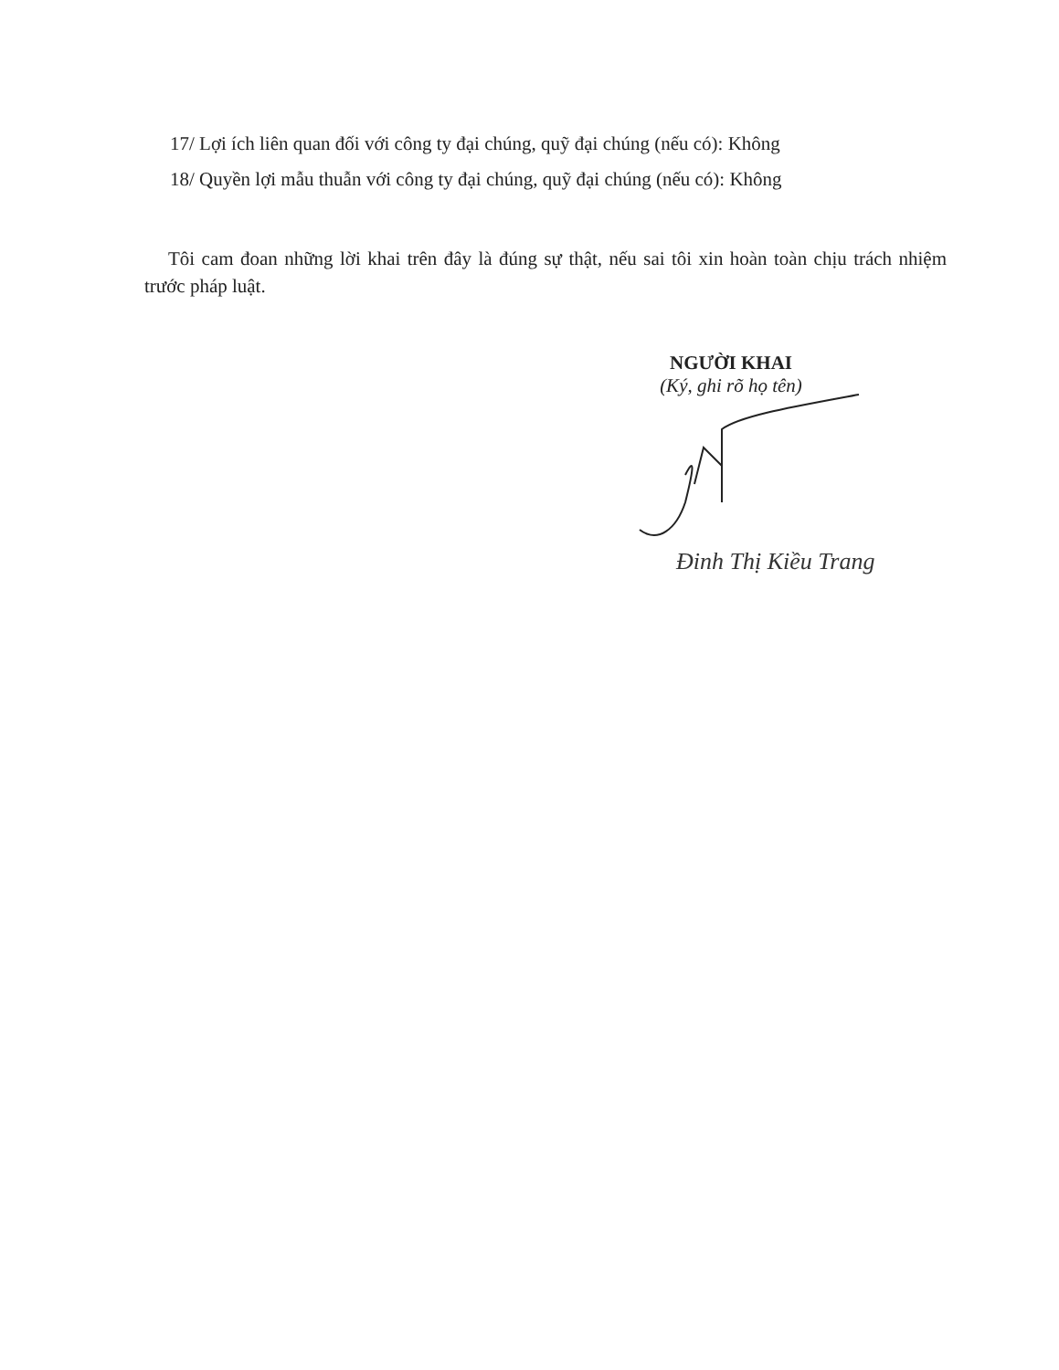17/ Lợi ích liên quan đối với công ty đại chúng, quỹ đại chúng (nếu có): Không
18/ Quyền lợi mẫu thuẫn với công ty đại chúng, quỹ đại chúng (nếu có): Không
Tôi cam đoan những lời khai trên đây là đúng sự thật, nếu sai tôi xin hoàn toàn chịu trách nhiệm trước pháp luật.
NGƯỜI KHAI
(Ký, ghi rõ họ tên)
Đinh Thị Kiều Trang